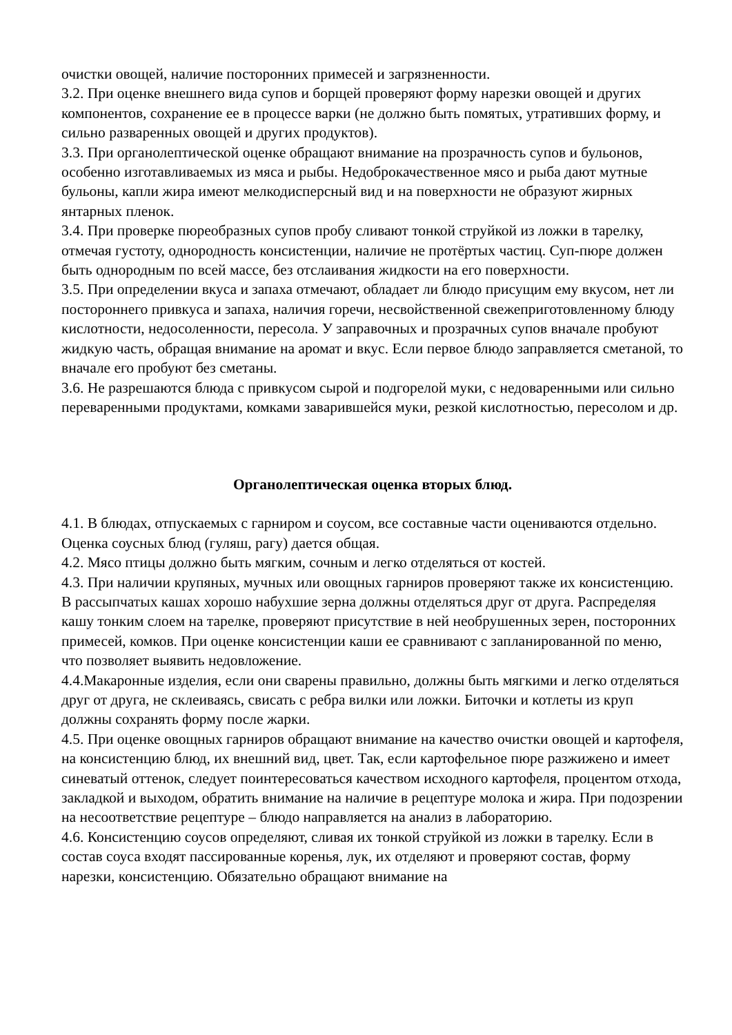очистки овощей, наличие посторонних примесей и загрязненности.
3.2. При оценке внешнего вида супов и борщей проверяют форму нарезки овощей и других компонентов, сохранение ее в процессе варки (не должно быть помятых, утративших форму, и сильно разваренных овощей и других продуктов).
3.3. При органолептической оценке обращают внимание на прозрачность супов и бульонов, особенно изготавливаемых из мяса и рыбы. Недоброкачественное мясо и рыба дают мутные бульоны, капли жира имеют мелкодисперсный вид и на поверх­ности не образуют жирных
янтарных пленок.
3.4. При проверке пюреобразных супов пробу сливают тонкой струйкой из ложки в тарелку, отмечая густоту, однородность консистенции, наличие не протёртых ча­стиц. Суп-пюре должен быть однородным по всей массе, без отслаивания жидко­сти на его поверхности.
3.5. При определении вкуса и запаха отмечают, обладает ли блюдо присущим ему вкусом, нет ли постороннего привкуса и запаха, наличия горечи, несвойственной свежеприготовленному блюду кислотности, недосоленности, пересола. У запра­вочных и прозрачных супов вначале пробуют жидкую часть, обращая внимание на аромат и вкус. Если первое блюдо заправляется сметаной, то вначале его пробуют без сметаны.
3.6. Не разрешаются блюда с привкусом сырой и подгорелой муки, с недоварен­ными или сильно переваренными продуктами, комками заварившейся муки, резкой кислотностью, пересолом и др.
Органолептическая оценка вторых блюд.
4.1. В блюдах, отпускаемых с гарниром и соусом, все составные части оценивают­ся отдельно. Оценка соусных блюд (гуляш, рагу) дается общая.
4.2. Мясо птицы должно быть мягким, сочным и легко отделяться от костей.
4.3. При наличии крупяных, мучных или овощных гарниров проверяют также их консистенцию. В рассыпчатых кашах хорошо набухшие зерна должны отделяться друг от друга. Распределяя кашу тонким слоем на тарелке, проверяют присутствие в ней необрушенных зерен, посторонних примесей, комков. При оценке конси­стенции каши ее сравнивают с запланированной по меню, что позволяет выявить недовложение.
4.4.Макаронные изделия, если они сварены правильно, должны быть мягкими и легко отделяться друг от друга, не склеиваясь, свисать с ребра вилки или ложки. Биточки и котлеты из круп должны сохранять форму после жарки.
4.5. При оценке овощных гарниров обращают внимание на качество очистки ово­щей и картофеля, на консистенцию блюд, их внешний вид, цвет. Так, если карто­фельное пюре разжижено и имеет синеватый оттенок, следует поинтересоваться качеством исходного картофеля, процентом отхода, закладкой и выходом, обратить внимание на наличие в рецептуре молока и жира. При подозрении на несоответ­ствие рецептуре – блюдо направляется на анализ в лабораторию.
4.6. Консистенцию соусов определяют, сливая их тонкой струйкой из ложки в та­релку. Если в состав соуса входят пассированные коренья, лук, их отделяют и про­веряют состав, форму нарезки, консистенцию. Обязательно обращают внимание на